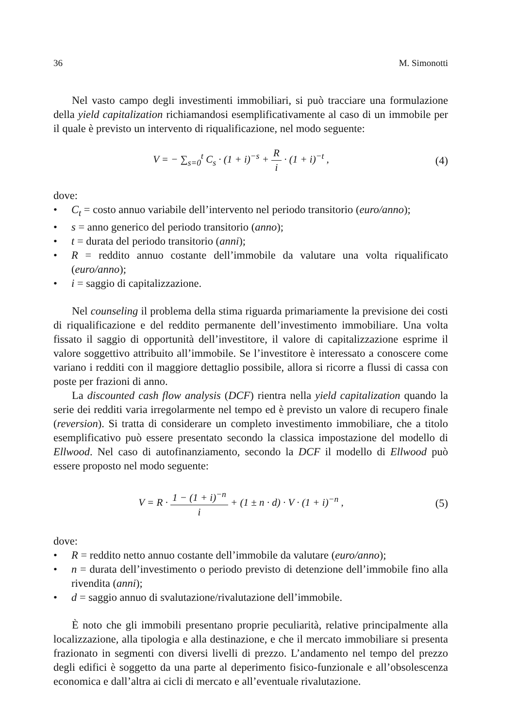36 M. Simonotti
Nel vasto campo degli investimenti immobiliari, si può tracciare una formulazione della yield capitalization richiamandosi esemplificativamente al caso di un immobile per il quale è previsto un intervento di riqualificazione, nel modo seguente:
V = − ∑<sub>s=0</sub><sup>t</sup> C<sub>s</sub> · (1 + i)<sup>−s</sup> + R i · (1 + i)<sup>−t</sup> ,
(4)
dove:
• C<sub>t</sub> = costo annuo variabile dell’intervento nel periodo transitorio (euro/anno);
• s = anno generico del periodo transitorio (anno);
• t = durata del periodo transitorio (anni);
• R = reddito annuo costante dell’immobile da valutare una volta riqualificato (euro/anno);
• i = saggio di capitalizzazione.
Nel counseling il problema della stima riguarda primariamente la previsione dei costi di riqualificazione e del reddito permanente dell’investimento immobiliare. Una volta fissato il saggio di opportunità dell’investitore, il valore di capitalizzazione esprime il valore soggettivo attribuito all’immobile. Se l’investitore è interessato a conoscere come variano i redditi con il maggiore dettaglio possibile, allora si ricorre a flussi di cassa con poste per frazioni di anno.
La discounted cash flow analysis (DCF) rientra nella yield capitalization quando la serie dei redditi varia irregolarmente nel tempo ed è previsto un valore di recupero finale (reversion). Si tratta di considerare un completo investimento immobiliare, che a titolo esemplificativo può essere presentato secondo la classica impostazione del modello di Ellwood. Nel caso di autofinanziamento, secondo la DCF il modello di Ellwood può essere proposto nel modo seguente:
V = R · 1 − (1 + i)<sup>−n</sup> i + (1 ± n · d) · V · (1 + i)<sup>−n</sup> ,
(5)
dove:
• R = reddito netto annuo costante dell’immobile da valutare (euro/anno);
• n = durata dell’investimento o periodo previsto di detenzione dell’immobile fino alla rivendita (anni);
• d = saggio annuo di svalutazione/rivalutazione dell’immobile.
È noto che gli immobili presentano proprie peculiarità, relative principalmente alla localizzazione, alla tipologia e alla destinazione, e che il mercato immobiliare si presenta frazionato in segmenti con diversi livelli di prezzo. L’andamento nel tempo del prezzo degli edifici è soggetto da una parte al deperimento fisico-funzionale e all’obsolescenza economica e dall’altra ai cicli di mercato e all’eventuale rivalutazione.